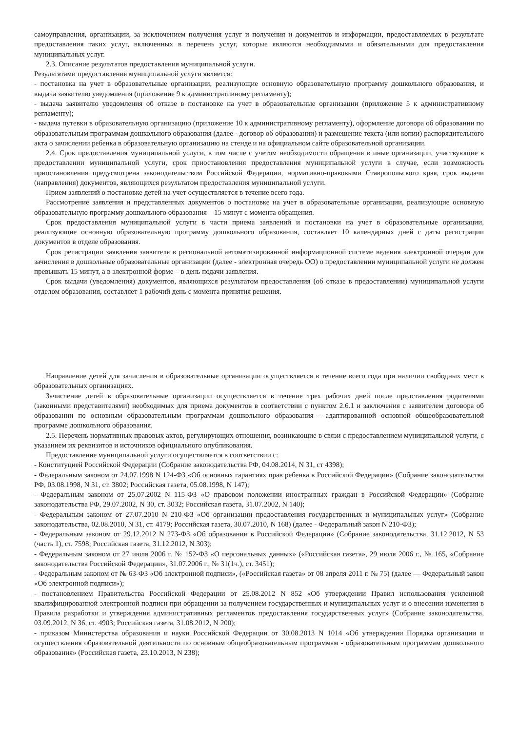самоуправления, организации, за исключением получения услуг и получения и документов и информации, предоставляемых в результате предоставления таких услуг, включенных в перечень услуг, которые являются необходимыми и обязательными для предоставления муниципальных услуг.
2.3. Описание результатов предоставления муниципальной услуги.
Результатами предоставления муниципальной услуги является:
- постановка на учет в образовательные организации, реализующие основную образовательную программу дошкольного образования, и выдача заявителю уведомления (приложение 9 к административному регламенту);
- выдача заявителю уведомления об отказе в постановке на учет в образовательные организации (приложение 5 к административному регламенту);
- выдача путевки в образовательную организацию (приложение 10 к административному регламенту), оформление договора об образовании по образовательным программам дошкольного образования (далее - договор об образовании) и размещение текста (или копии) распорядительного акта о зачислении ребенка в образовательную организацию на стенде и на официальном сайте образовательной организации.
2.4. Срок предоставления муниципальной услуги, в том числе с учетом необходимости обращения в иные организации, участвующие в предоставлении муниципальной услуги, срок приостановления предоставления муниципальной услуги в случае, если возможность приостановления предусмотрена законодательством Российской Федерации, нормативно-правовыми Ставропольского края, срок выдачи (направления) документов, являющихся результатом предоставления муниципальной услуги.
Прием заявлений о постановке детей на учет осуществляется в течение всего года.
Рассмотрение заявления и представленных документов о постановке на учет в образовательные организации, реализующие основную образовательную программу дошкольного образования – 15 минут с момента обращения.
Срок предоставления муниципальной услуги в части приема заявлений и постановки на учет в образовательные организации, реализующие основную образовательную программу дошкольного образования, составляет 10 календарных дней с даты регистрации документов в отделе образования.
Срок регистрации заявления заявителя в региональной автоматизированной информационной системе ведения электронной очереди для зачисления в дошкольные образовательные организации (далее - электронная очередь ОО) о предоставлении муниципальной услуги не должен превышать 15 минут, а в электронной форме – в день подачи заявления.
Срок выдачи (уведомления) документов, являющихся результатом предоставления (об отказе в предоставлении) муниципальной услуги отделом образования, составляет 1 рабочий день с момента принятия решения.
Направление детей для зачисления в образовательные организации осуществляется в течение всего года при наличии свободных мест в образовательных организациях.
Зачисление детей в образовательные организации осуществляется в течение трех рабочих дней после представления родителями (законными представителями) необходимых для приема документов в соответствии с пунктом 2.6.1 и заключения с заявителем договора об образовании по основным образовательным программам дошкольного образования - адаптированной основной общеобразовательной программе дошкольного образования.
2.5. Перечень нормативных правовых актов, регулирующих отношения, возникающие в связи с предоставлением муниципальной услуги, с указанием их реквизитов и источников официального опубликования.
Предоставление муниципальной услуги осуществляется в соответствии с:
- Конституцией Российской Федерации (Собрание законодательства РФ, 04.08.2014, N 31, ст 4398);
- Федеральным законом от 24.07.1998 N 124-ФЗ «Об основных гарантиях прав ребенка в Российской Федерации» (Собрание законодательства РФ, 03.08.1998, N 31, ст. 3802; Российская газета, 05.08.1998, N 147);
- Федеральным законом от 25.07.2002 N 115-ФЗ «О правовом положении иностранных граждан в Российской Федерации» (Собрание законодательства РФ, 29.07.2002, N 30, ст. 3032; Российская газета, 31.07.2002, N 140);
- Федеральным законом от 27.07.2010 N 210-ФЗ «Об организации предоставления государственных и муниципальных услуг» (Собрание законодательства, 02.08.2010, N 31, ст. 4179; Российская газета, 30.07.2010, N 168) (далее - Федеральный закон N 210-ФЗ);
- Федеральным законом от 29.12.2012 N 273-ФЗ «Об образовании в Российской Федерации» (Собрание законодательства, 31.12.2012, N 53 (часть 1), ст. 7598; Российская газета, 31.12.2012, N 303);
- Федеральным законом от 27 июля 2006 г. № 152-ФЗ «О персональных данных» («Российская газета», 29 июля 2006 г., № 165, «Собрание законодательства Российской Федерации», 31.07.2006 г., № 31(1ч.), ст. 3451);
- Федеральным законом от № 63-ФЗ «Об электронной подписи», («Российская газета» от 08 апреля 2011 г. № 75) (далее — Федеральный закон «Об электронной подписи»);
- постановлением Правительства Российской Федерации от 25.08.2012 N 852 «Об утверждении Правил использования усиленной квалифицированной электронной подписи при обращении за получением государственных и муниципальных услуг и о внесении изменения в Правила разработки и утверждения административных регламентов предоставления государственных услуг» (Собрание законодательства, 03.09.2012, N 36, ст. 4903; Российская газета, 31.08.2012, N 200);
- приказом Министерства образования и науки Российской Федерации от 30.08.2013 N 1014 «Об утверждении Порядка организации и осуществления образовательной деятельности по основным общеобразовательным программам - образовательным программам дошкольного образования» (Российская газета, 23.10.2013, N 238);